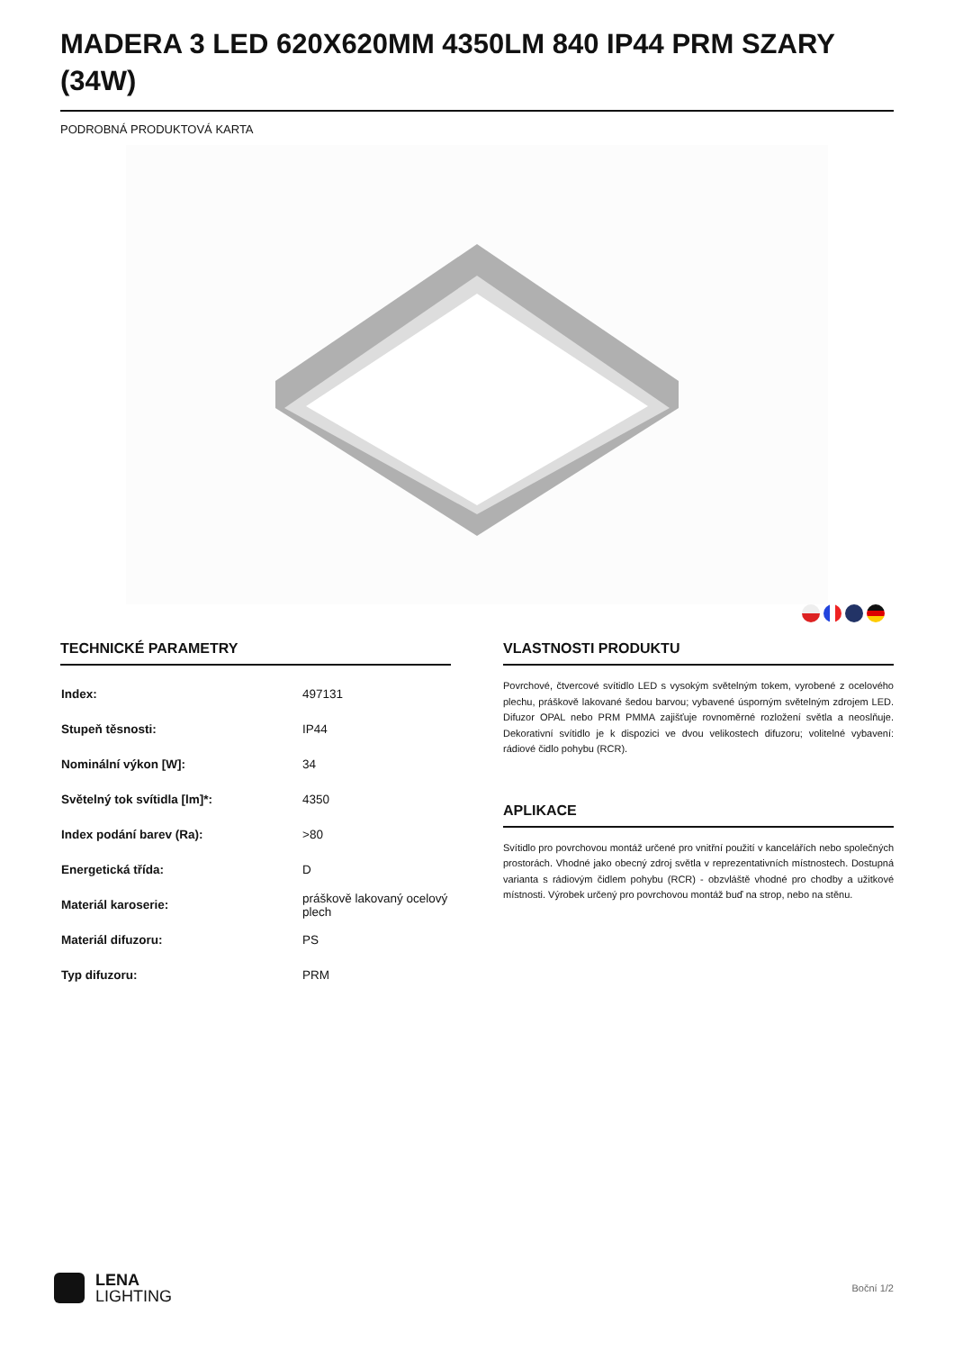MADERA 3 LED 620X620MM 4350LM 840 IP44 PRM SZARY (34W)
PODROBNÁ PRODUKTOVÁ KARTA
TECHNICKÉ PARAMETRY
| Index: | 497131 |
| Stupeň těsnosti: | IP44 |
| Nominální výkon [W]: | 34 |
| Světelný tok svítidla [lm]*: | 4350 |
| Index podání barev (Ra): | >80 |
| Energetická třída: | D |
| Materiál karoserie: | práškově lakovaný ocelový plech |
| Materiál difuzoru: | PS |
| Typ difuzoru: | PRM |
VLASTNOSTI PRODUKTU
Povrchové, čtvercové svítidlo LED s vysokým světelným tokem, vyrobené z ocelového plechu, práškově lakované šedou barvou; vybavené úsporným světelným zdrojem LED. Difuzor OPAL nebo PRM PMMA zajišťuje rovnoměrné rozložení světla a neoslňuje. Dekorativní svítidlo je k dispozici ve dvou velikostech difuzoru; volitelné vybavení: rádiové čidlo pohybu (RCR).
APLIKACE
Svítidlo pro povrchovou montáž určené pro vnitřní použití v kancelářích nebo společných prostorách. Vhodné jako obecný zdroj světla v reprezentativních místnostech. Dostupná varianta s rádiovým čidlem pohybu (RCR) - obzvláště vhodné pro chodby a užitkové místnosti. Výrobek určený pro povrchovou montáž buď na strop, nebo na stěnu.
LENA
LIGHTING
Boční 1/2